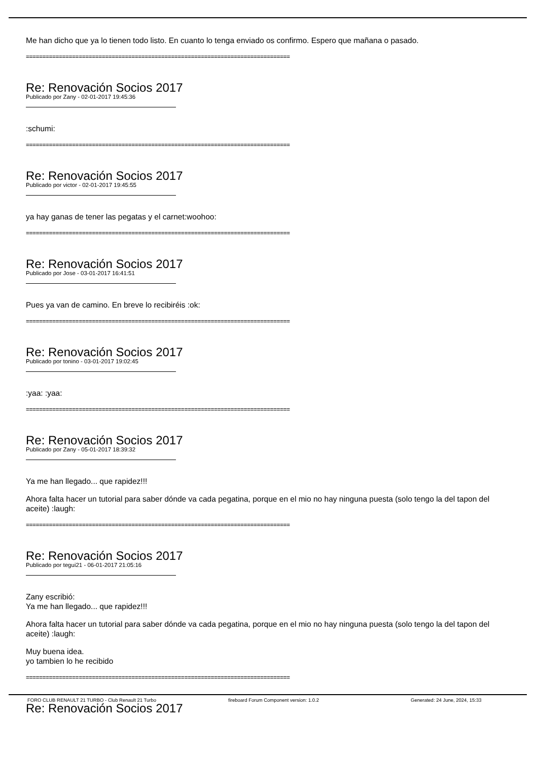Me han dicho que ya lo tienen todo listo. En cuanto lo tenga enviado os confirmo. Espero que mañana o pasado.
================================================================================
Re: Renovación Socios 2017
Publicado por Zany - 02-01-2017 19:45:36
:schumi:
================================================================================
Re: Renovación Socios 2017
Publicado por victor - 02-01-2017 19:45:55
ya hay ganas de tener las pegatas y el carnet:woohoo:
================================================================================
Re: Renovación Socios 2017
Publicado por Jose - 03-01-2017 16:41:51
Pues ya van de camino. En breve lo recibiréis :ok:
================================================================================
Re: Renovación Socios 2017
Publicado por tonino - 03-01-2017 19:02:45
:yaa: :yaa:
================================================================================
Re: Renovación Socios 2017
Publicado por Zany - 05-01-2017 18:39:32
Ya me han llegado... que rapidez!!!
Ahora falta hacer un tutorial para saber dónde va cada pegatina, porque en el mio no hay ninguna puesta (solo tengo la del tapon del aceite) :laugh:
================================================================================
Re: Renovación Socios 2017
Publicado por tegui21 - 06-01-2017 21:05:16
Zany escribió:
Ya me han llegado... que rapidez!!!
Ahora falta hacer un tutorial para saber dónde va cada pegatina, porque en el mio no hay ninguna puesta (solo tengo la del tapon del aceite) :laugh:
Muy buena idea.
yo tambien lo he recibido
================================================================================
Re: Renovación Socios 2017
FORO CLUB RENAULT 21 TURBO - Club Renault 21 Turbo fireboard Forum Component version: 1.0.2 Generated: 24 June, 2024, 15:33